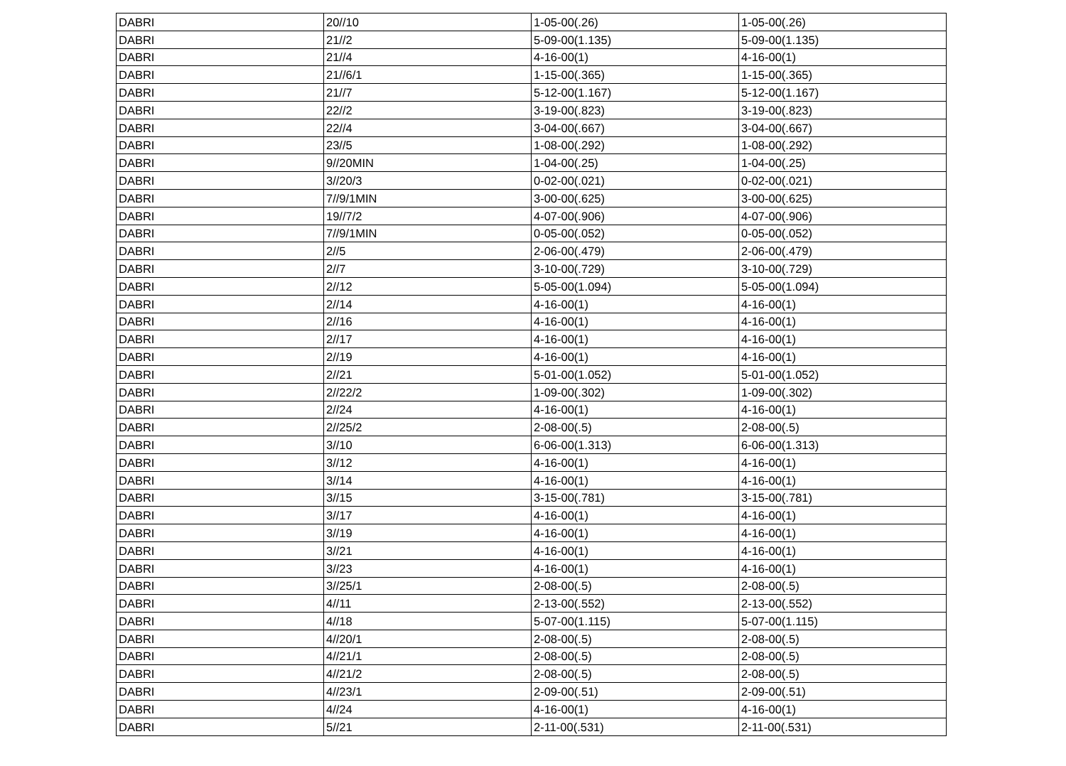| DABRI | 20//10 | 1-05-00(.26) | 1-05-00(.26) |
| DABRI | 21//2 | 5-09-00(1.135) | 5-09-00(1.135) |
| DABRI | 21//4 | 4-16-00(1) | 4-16-00(1) |
| DABRI | 21//6/1 | 1-15-00(.365) | 1-15-00(.365) |
| DABRI | 21//7 | 5-12-00(1.167) | 5-12-00(1.167) |
| DABRI | 22//2 | 3-19-00(.823) | 3-19-00(.823) |
| DABRI | 22//4 | 3-04-00(.667) | 3-04-00(.667) |
| DABRI | 23//5 | 1-08-00(.292) | 1-08-00(.292) |
| DABRI | 9//20MIN | 1-04-00(.25) | 1-04-00(.25) |
| DABRI | 3//20/3 | 0-02-00(.021) | 0-02-00(.021) |
| DABRI | 7//9/1MIN | 3-00-00(.625) | 3-00-00(.625) |
| DABRI | 19//7/2 | 4-07-00(.906) | 4-07-00(.906) |
| DABRI | 7//9/1MIN | 0-05-00(.052) | 0-05-00(.052) |
| DABRI | 2//5 | 2-06-00(.479) | 2-06-00(.479) |
| DABRI | 2//7 | 3-10-00(.729) | 3-10-00(.729) |
| DABRI | 2//12 | 5-05-00(1.094) | 5-05-00(1.094) |
| DABRI | 2//14 | 4-16-00(1) | 4-16-00(1) |
| DABRI | 2//16 | 4-16-00(1) | 4-16-00(1) |
| DABRI | 2//17 | 4-16-00(1) | 4-16-00(1) |
| DABRI | 2//19 | 4-16-00(1) | 4-16-00(1) |
| DABRI | 2//21 | 5-01-00(1.052) | 5-01-00(1.052) |
| DABRI | 2//22/2 | 1-09-00(.302) | 1-09-00(.302) |
| DABRI | 2//24 | 4-16-00(1) | 4-16-00(1) |
| DABRI | 2//25/2 | 2-08-00(.5) | 2-08-00(.5) |
| DABRI | 3//10 | 6-06-00(1.313) | 6-06-00(1.313) |
| DABRI | 3//12 | 4-16-00(1) | 4-16-00(1) |
| DABRI | 3//14 | 4-16-00(1) | 4-16-00(1) |
| DABRI | 3//15 | 3-15-00(.781) | 3-15-00(.781) |
| DABRI | 3//17 | 4-16-00(1) | 4-16-00(1) |
| DABRI | 3//19 | 4-16-00(1) | 4-16-00(1) |
| DABRI | 3//21 | 4-16-00(1) | 4-16-00(1) |
| DABRI | 3//23 | 4-16-00(1) | 4-16-00(1) |
| DABRI | 3//25/1 | 2-08-00(.5) | 2-08-00(.5) |
| DABRI | 4//11 | 2-13-00(.552) | 2-13-00(.552) |
| DABRI | 4//18 | 5-07-00(1.115) | 5-07-00(1.115) |
| DABRI | 4//20/1 | 2-08-00(.5) | 2-08-00(.5) |
| DABRI | 4//21/1 | 2-08-00(.5) | 2-08-00(.5) |
| DABRI | 4//21/2 | 2-08-00(.5) | 2-08-00(.5) |
| DABRI | 4//23/1 | 2-09-00(.51) | 2-09-00(.51) |
| DABRI | 4//24 | 4-16-00(1) | 4-16-00(1) |
| DABRI | 5//21 | 2-11-00(.531) | 2-11-00(.531) |